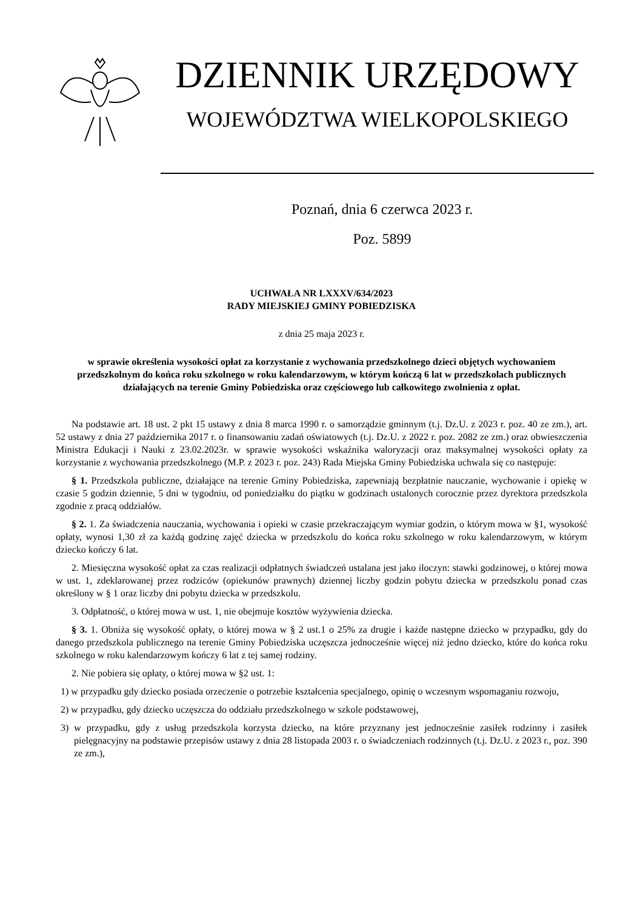DZIENNIK URZĘDOWY
WOJEWÓDZTWA WIELKOPOLSKIEGO
Poznań, dnia 6 czerwca 2023 r.
Poz. 5899
UCHWAŁA NR LXXXV/634/2023
RADY MIEJSKIEJ GMINY POBIEDZISKA
z dnia 25 maja 2023 r.
w sprawie określenia wysokości opłat za korzystanie z wychowania przedszkolnego dzieci objętych wychowaniem przedszkolnym do końca roku szkolnego w roku kalendarzowym, w którym kończą 6 lat w przedszkolach publicznych działających na terenie Gminy Pobiedziska oraz częściowego lub całkowitego zwolnienia z opłat.
Na podstawie art. 18 ust. 2 pkt 15 ustawy z dnia 8 marca 1990 r. o samorządzie gminnym (t.j. Dz.U. z 2023 r. poz. 40 ze zm.), art. 52 ustawy z dnia 27 października 2017 r. o finansowaniu zadań oświatowych (t.j. Dz.U. z 2022 r. poz. 2082 ze zm.) oraz obwieszczenia Ministra Edukacji i Nauki z 23.02.2023r. w sprawie wysokości wskaźnika waloryzacji oraz maksymalnej wysokości opłaty za korzystanie z wychowania przedszkolnego (M.P. z 2023 r. poz. 243) Rada Miejska Gminy Pobiedziska uchwala się co następuje:
§ 1. Przedszkola publiczne, działające na terenie Gminy Pobiedziska, zapewniają bezpłatnie nauczanie, wychowanie i opiekę w czasie 5 godzin dziennie, 5 dni w tygodniu, od poniedziałku do piątku w godzinach ustalonych corocznie przez dyrektora przedszkola zgodnie z pracą oddziałów.
§ 2. 1. Za świadczenia nauczania, wychowania i opieki w czasie przekraczającym wymiar godzin, o którym mowa w §1, wysokość opłaty, wynosi 1,30 zł za każdą godzinę zajęć dziecka w przedszkolu do końca roku szkolnego w roku kalendarzowym, w którym dziecko kończy 6 lat.
2. Miesięczna wysokość opłat za czas realizacji odpłatnych świadczeń ustalana jest jako iloczyn: stawki godzinowej, o której mowa w ust. 1, zdeklarowanej przez rodziców (opiekunów prawnych) dziennej liczby godzin pobytu dziecka w przedszkolu ponad czas określony w § 1 oraz liczby dni pobytu dziecka w przedszkolu.
3. Odpłatność, o której mowa w ust. 1, nie obejmuje kosztów wyżywienia dziecka.
§ 3. 1. Obniża się wysokość opłaty, o której mowa w § 2 ust.1 o 25% za drugie i każde następne dziecko w przypadku, gdy do danego przedszkola publicznego na terenie Gminy Pobiedziska uczęszcza jednocześnie więcej niż jedno dziecko, które do końca roku szkolnego w roku kalendarzowym kończy 6 lat z tej samej rodziny.
2. Nie pobiera się opłaty, o której mowa w §2 ust. 1:
1) w przypadku gdy dziecko posiada orzeczenie o potrzebie kształcenia specjalnego, opinię o wczesnym wspomaganiu rozwoju,
2) w przypadku, gdy dziecko uczęszcza do oddziału przedszkolnego w szkole podstawowej,
3) w przypadku, gdy z usług przedszkola korzysta dziecko, na które przyznany jest jednocześnie zasiłek rodzinny i zasiłek pielęgnacyjny na podstawie przepisów ustawy z dnia 28 listopada 2003 r. o świadczeniach rodzinnych (t.j. Dz.U. z 2023 r., poz. 390 ze zm.),